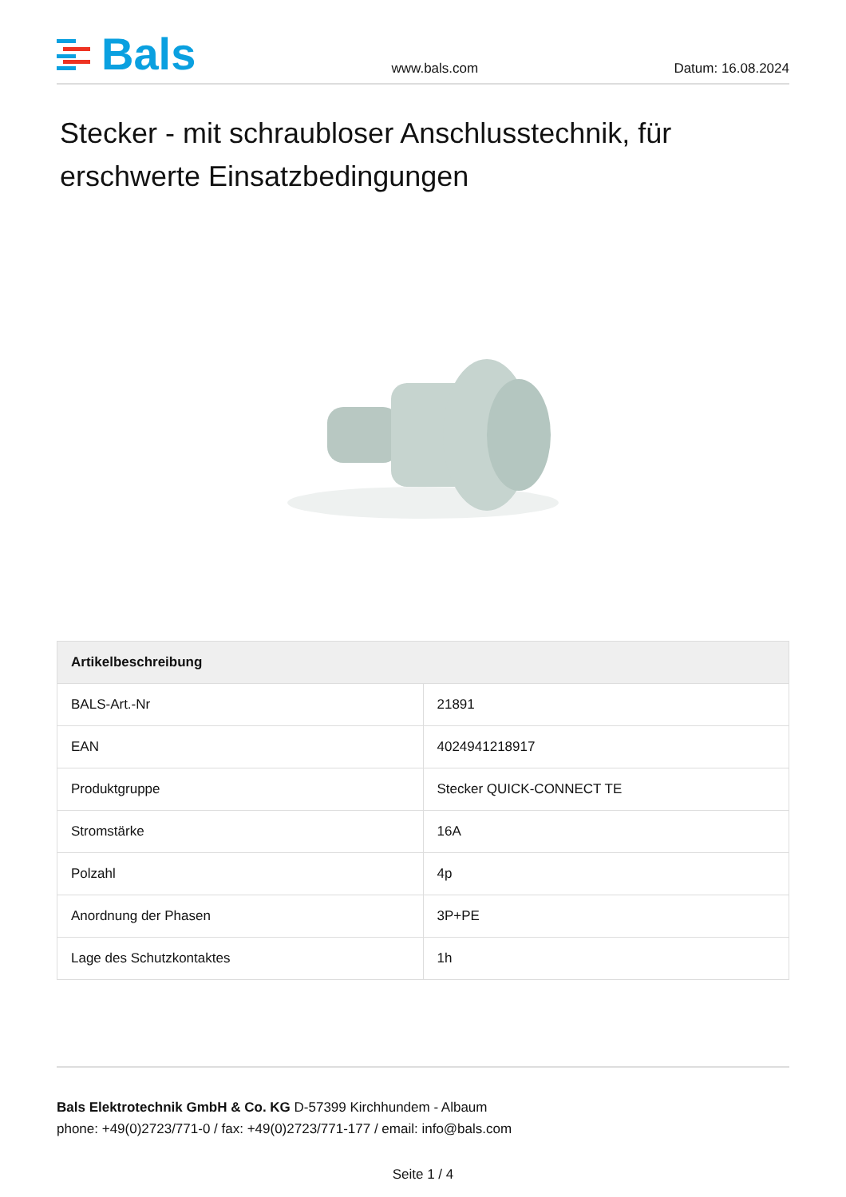Bals
www.bals.com
Datum: 16.08.2024
Stecker - mit schraubloser Anschlusstechnik, für erschwerte Einsatzbedingungen
| Artikelbeschreibung | |
| --- | --- |
| BALS-Art.-Nr | 21891 |
| EAN | 4024941218917 |
| Produktgruppe | Stecker QUICK-CONNECT TE |
| Stromstärke | 16A |
| Polzahl | 4p |
| Anordnung der Phasen | 3P+PE |
| Lage des Schutzkontaktes | 1h |
Bals Elektrotechnik GmbH & Co. KG D-57399 Kirchhundem - Albaum
phone: +49(0)2723/771-0 / fax: +49(0)2723/771-177 / email: info@bals.com
Seite 1 / 4